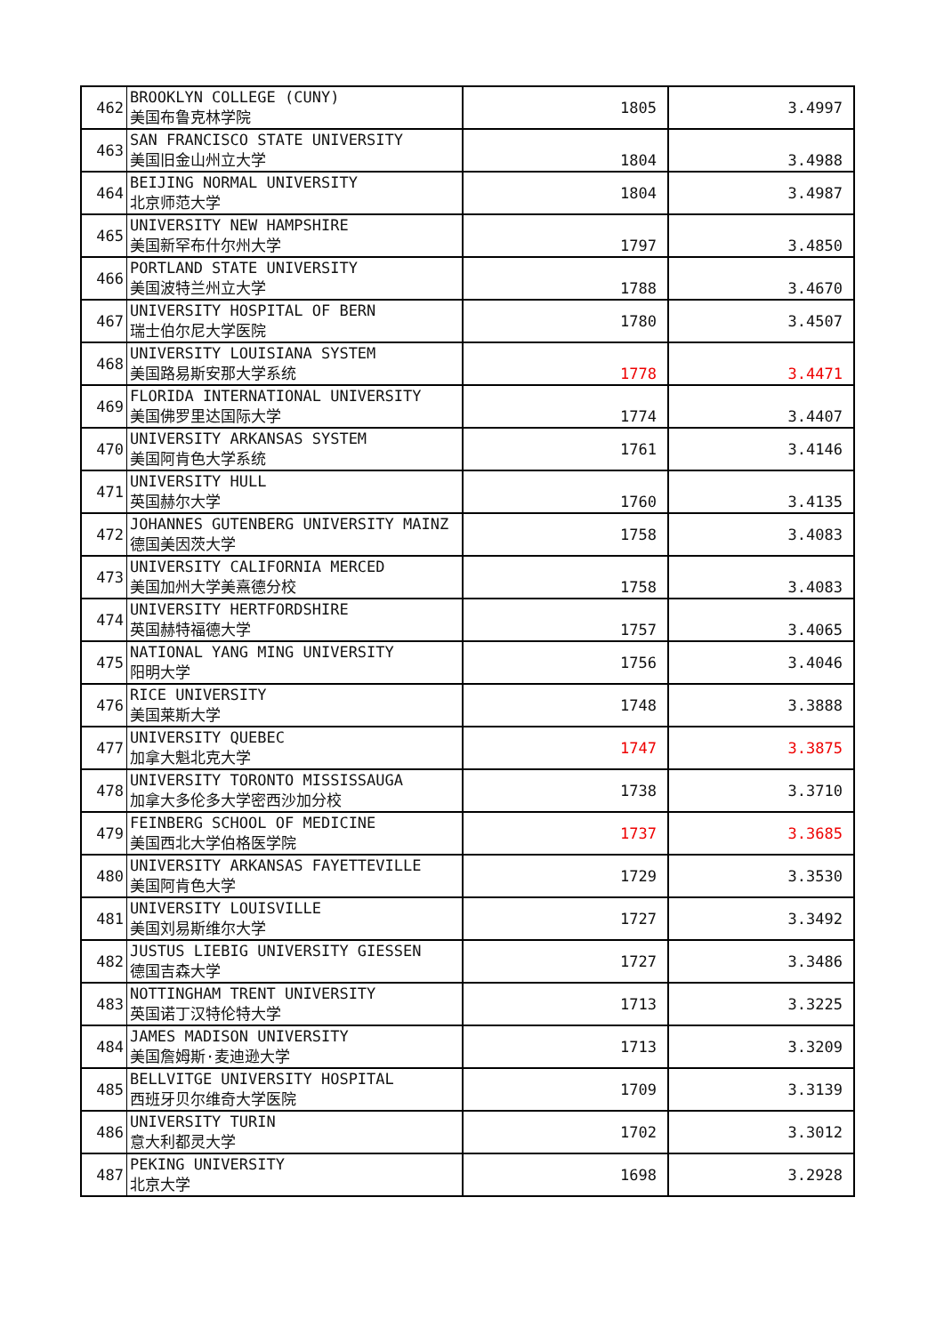| 462 | BROOKLYN COLLEGE (CUNY) 美国布鲁克林学院 | 1805 | 3.4997 |
| 463 | SAN FRANCISCO STATE UNIVERSITY 美国旧金山州立大学 | 1804 | 3.4988 |
| 464 | BEIJING NORMAL UNIVERSITY 北京师范大学 | 1804 | 3.4987 |
| 465 | UNIVERSITY NEW HAMPSHIRE 美国新罕布什尔州大学 | 1797 | 3.4850 |
| 466 | PORTLAND STATE UNIVERSITY 美国波特兰州立大学 | 1788 | 3.4670 |
| 467 | UNIVERSITY HOSPITAL OF BERN 瑞士伯尔尼大学医院 | 1780 | 3.4507 |
| 468 | UNIVERSITY LOUISIANA SYSTEM 美国路易斯安那大学系统 | 1778 | 3.4471 |
| 469 | FLORIDA INTERNATIONAL UNIVERSITY 美国佛罗里达国际大学 | 1774 | 3.4407 |
| 470 | UNIVERSITY ARKANSAS SYSTEM 美国阿肯色大学系统 | 1761 | 3.4146 |
| 471 | UNIVERSITY HULL 英国赫尔大学 | 1760 | 3.4135 |
| 472 | JOHANNES GUTENBERG UNIVERSITY MAINZ 德国美因茨大学 | 1758 | 3.4083 |
| 473 | UNIVERSITY CALIFORNIA MERCED 美国加州大学美熹德分校 | 1758 | 3.4083 |
| 474 | UNIVERSITY HERTFORDSHIRE 英国赫特福德大学 | 1757 | 3.4065 |
| 475 | NATIONAL YANG MING UNIVERSITY 阳明大学 | 1756 | 3.4046 |
| 476 | RICE UNIVERSITY 美国莱斯大学 | 1748 | 3.3888 |
| 477 | UNIVERSITY QUEBEC 加拿大魁北克大学 | 1747 | 3.3875 |
| 478 | UNIVERSITY TORONTO MISSISSAUGA 加拿大多伦多大学密西沙加分校 | 1738 | 3.3710 |
| 479 | FEINBERG SCHOOL OF MEDICINE 美国西北大学伯格医学院 | 1737 | 3.3685 |
| 480 | UNIVERSITY ARKANSAS FAYETTEVILLE 美国阿肯色大学 | 1729 | 3.3530 |
| 481 | UNIVERSITY LOUISVILLE 美国刘易斯维尔大学 | 1727 | 3.3492 |
| 482 | JUSTUS LIEBIG UNIVERSITY GIESSEN 德国吉森大学 | 1727 | 3.3486 |
| 483 | NOTTINGHAM TRENT UNIVERSITY 英国诺丁汉特伦特大学 | 1713 | 3.3225 |
| 484 | JAMES MADISON UNIVERSITY 美国詹姆斯·麦迪逊大学 | 1713 | 3.3209 |
| 485 | BELLVITGE UNIVERSITY HOSPITAL 西班牙贝尔维奇大学医院 | 1709 | 3.3139 |
| 486 | UNIVERSITY TURIN 意大利都灵大学 | 1702 | 3.3012 |
| 487 | PEKING UNIVERSITY 北京大学 | 1698 | 3.2928 |